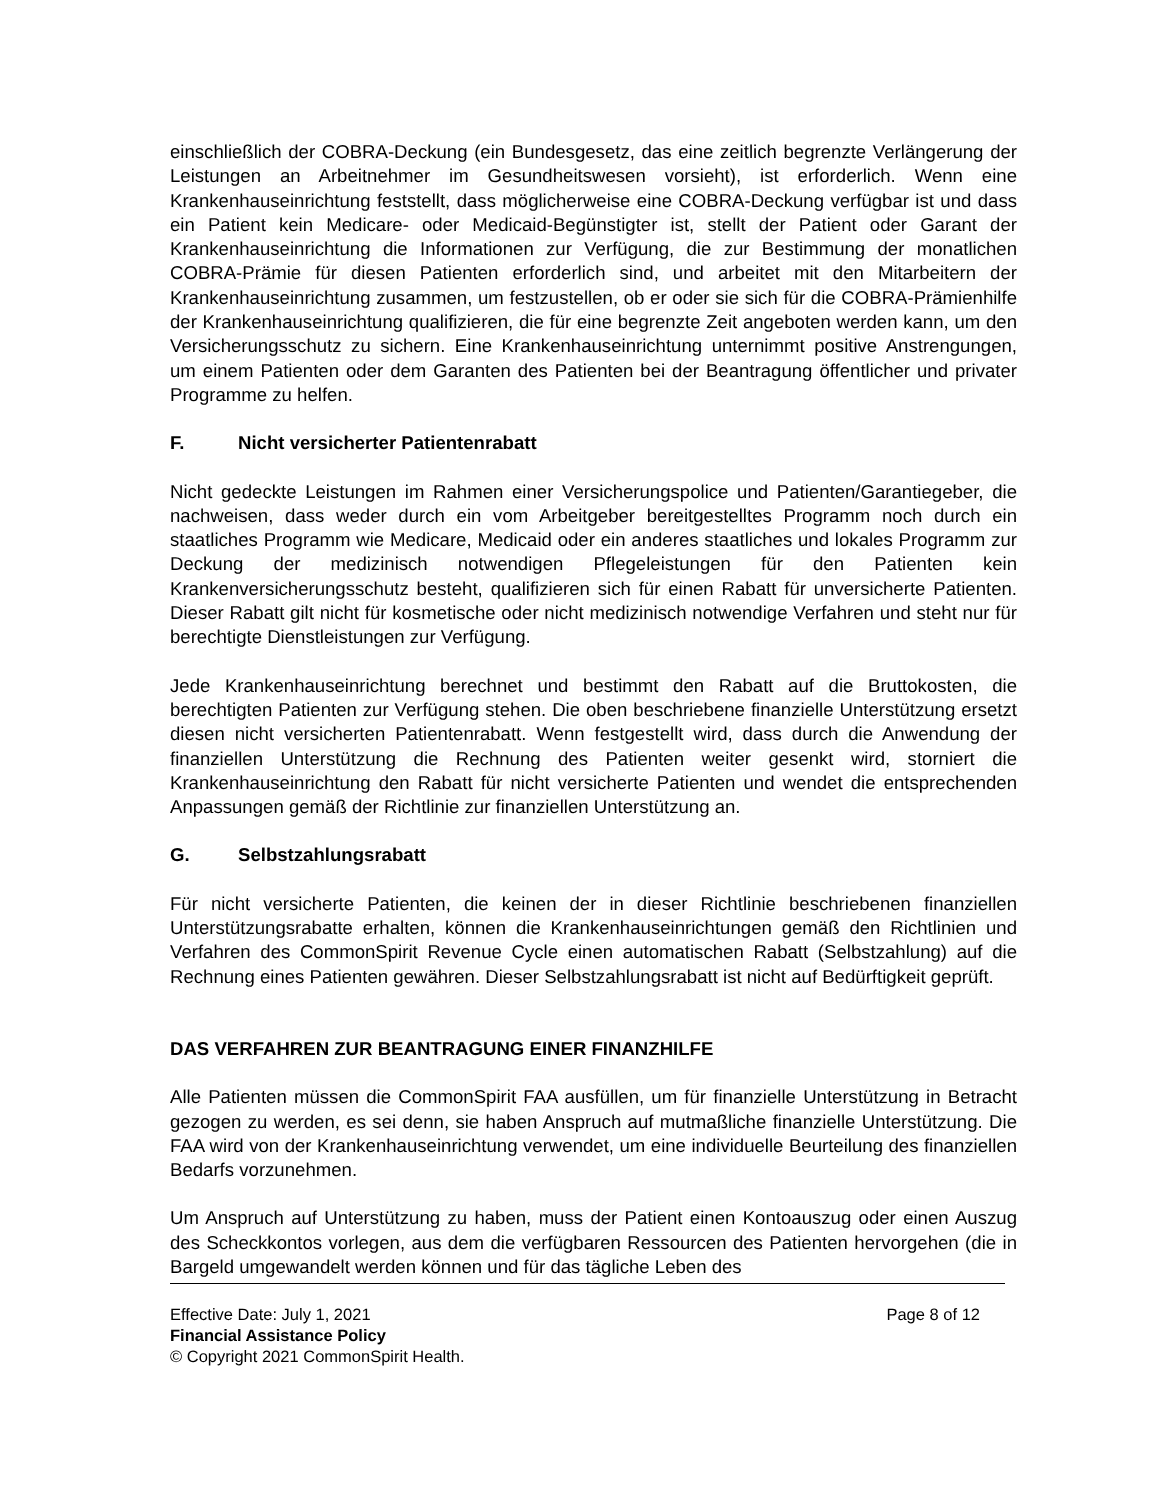einschließlich der COBRA-Deckung (ein Bundesgesetz, das eine zeitlich begrenzte Verlängerung der Leistungen an Arbeitnehmer im Gesundheitswesen vorsieht), ist erforderlich. Wenn eine Krankenhauseinrichtung feststellt, dass möglicherweise eine COBRA-Deckung verfügbar ist und dass ein Patient kein Medicare- oder Medicaid-Begünstigter ist, stellt der Patient oder Garant der Krankenhauseinrichtung die Informationen zur Verfügung, die zur Bestimmung der monatlichen COBRA-Prämie für diesen Patienten erforderlich sind, und arbeitet mit den Mitarbeitern der Krankenhauseinrichtung zusammen, um festzustellen, ob er oder sie sich für die COBRA-Prämienhilfe der Krankenhauseinrichtung qualifizieren, die für eine begrenzte Zeit angeboten werden kann, um den Versicherungsschutz zu sichern. Eine Krankenhauseinrichtung unternimmt positive Anstrengungen, um einem Patienten oder dem Garanten des Patienten bei der Beantragung öffentlicher und privater Programme zu helfen.
F. Nicht versicherter Patientenrabatt
Nicht gedeckte Leistungen im Rahmen einer Versicherungspolice und Patienten/Garantiegeber, die nachweisen, dass weder durch ein vom Arbeitgeber bereitgestelltes Programm noch durch ein staatliches Programm wie Medicare, Medicaid oder ein anderes staatliches und lokales Programm zur Deckung der medizinisch notwendigen Pflegeleistungen für den Patienten kein Krankenversicherungsschutz besteht, qualifizieren sich für einen Rabatt für unversicherte Patienten. Dieser Rabatt gilt nicht für kosmetische oder nicht medizinisch notwendige Verfahren und steht nur für berechtigte Dienstleistungen zur Verfügung.
Jede Krankenhauseinrichtung berechnet und bestimmt den Rabatt auf die Bruttokosten, die berechtigten Patienten zur Verfügung stehen. Die oben beschriebene finanzielle Unterstützung ersetzt diesen nicht versicherten Patientenrabatt. Wenn festgestellt wird, dass durch die Anwendung der finanziellen Unterstützung die Rechnung des Patienten weiter gesenkt wird, storniert die Krankenhauseinrichtung den Rabatt für nicht versicherte Patienten und wendet die entsprechenden Anpassungen gemäß der Richtlinie zur finanziellen Unterstützung an.
G. Selbstzahlungsrabatt
Für nicht versicherte Patienten, die keinen der in dieser Richtlinie beschriebenen finanziellen Unterstützungsrabatte erhalten, können die Krankenhauseinrichtungen gemäß den Richtlinien und Verfahren des CommonSpirit Revenue Cycle einen automatischen Rabatt (Selbstzahlung) auf die Rechnung eines Patienten gewähren. Dieser Selbstzahlungsrabatt ist nicht auf Bedürftigkeit geprüft.
DAS VERFAHREN ZUR BEANTRAGUNG EINER FINANZHILFE
Alle Patienten müssen die CommonSpirit FAA ausfüllen, um für finanzielle Unterstützung in Betracht gezogen zu werden, es sei denn, sie haben Anspruch auf mutmaßliche finanzielle Unterstützung. Die FAA wird von der Krankenhauseinrichtung verwendet, um eine individuelle Beurteilung des finanziellen Bedarfs vorzunehmen.
Um Anspruch auf Unterstützung zu haben, muss der Patient einen Kontoauszug oder einen Auszug des Scheckkontos vorlegen, aus dem die verfügbaren Ressourcen des Patienten hervorgehen (die in Bargeld umgewandelt werden können und für das tägliche Leben des
Effective Date: July 1, 2021 Page 8 of 12
Financial Assistance Policy
© Copyright 2021 CommonSpirit Health.